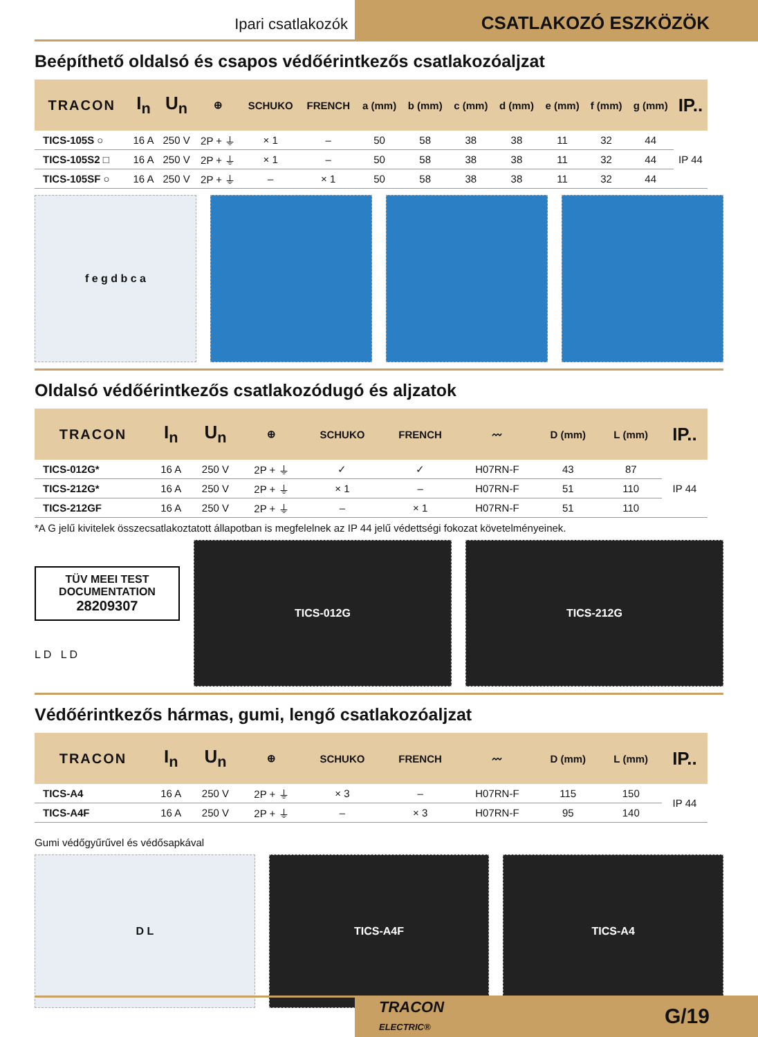Ipari csatlakozók
CSATLAKOZÓ ESZKÖZÖK
Beépíthető oldalsó és csapos védőérintkezős csatlakozóaljzat
| TRACON | I<sub>n</sub> | U<sub>n</sub> | ⊕ | SCHUKO | FRENCH | a (mm) | b (mm) | c (mm) | d (mm) | e (mm) | f (mm) | g (mm) | IP.. |
| --- | --- | --- | --- | --- | --- | --- | --- | --- | --- | --- | --- | --- | --- |
| TICS-105S ○ | 16 A | 250 V | 2P + ⏚ | × 1 | – | 50 | 58 | 38 | 38 | 11 | 32 | 44 | IP 44 |
| TICS-105S2 □ | 16 A | 250 V | 2P + ⏚ | × 1 | – | 50 | 58 | 38 | 38 | 11 | 32 | 44 | |
| TICS-105SF ○ | 16 A | 250 V | 2P + ⏚ | – | × 1 | 50 | 58 | 38 | 38 | 11 | 32 | 44 | |
f e g d b c a
Oldalsó védőérintkezős csatlakozódugó és aljzatok
| TRACON | I<sub>n</sub> | U<sub>n</sub> | ⊕ | SCHUKO | FRENCH | 〰 | D (mm) | L (mm) | IP.. |
| --- | --- | --- | --- | --- | --- | --- | --- | --- | --- |
| TICS-012G* | 16 A | 250 V | 2P + ⏚ | ✓ | ✓ | H07RN-F | 43 | 87 | IP 44 |
| TICS-212G* | 16 A | 250 V | 2P + ⏚ | × 1 | – | H07RN-F | 51 | 110 | |
| TICS-212GF | 16 A | 250 V | 2P + ⏚ | – | × 1 | H07RN-F | 51 | 110 | |
*A G jelű kivitelek összecsatlakoztatott állapotban is megfelelnek az IP 44 jelű védettségi fokozat követelményeinek.
TÜV MEEI TEST DOCUMENTATION
28209307
L D L D
TICS-012G TICS-212G
Védőérintkezős hármas, gumi, lengő csatlakozóaljzat
| TRACON | I<sub>n</sub> | U<sub>n</sub> | ⊕ | SCHUKO | FRENCH | 〰 | D (mm) | L (mm) | IP.. |
| --- | --- | --- | --- | --- | --- | --- | --- | --- | --- |
| TICS-A4 | 16 A | 250 V | 2P + ⏚ | × 3 | – | H07RN-F | 115 | 150 | IP 44 |
| TICS-A4F | 16 A | 250 V | 2P + ⏚ | – | × 3 | H07RN-F | 95 | 140 | |
Gumi védőgyűrűvel és védősapkával
D L TICS-A4F TICS-A4
TRACON
ELECTRIC® G/19